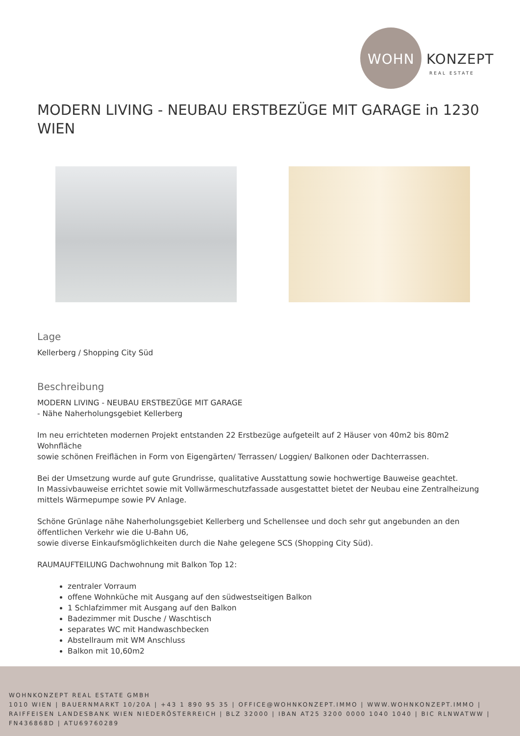WOHN KONZEPT
REAL ESTATE
MODERN LIVING - NEUBAU ERSTBEZÜGE MIT GARAGE in 1230 WIEN
Lage
Kellerberg / Shopping City Süd
Beschreibung
MODERN LIVING - NEUBAU ERSTBEZÜGE MIT GARAGE
- Nähe Naherholungsgebiet Kellerberg
Im neu errichteten modernen Projekt entstanden 22 Erstbezüge aufgeteilt auf 2 Häuser von 40m2 bis 80m2 Wohnfläche
sowie schönen Freiflächen in Form von Eigengärten/ Terrassen/ Loggien/ Balkonen oder Dachterrassen.
Bei der Umsetzung wurde auf gute Grundrisse, qualitative Ausstattung sowie hochwertige Bauweise geachtet.
In Massivbauweise errichtet sowie mit Vollwärmeschutzfassade ausgestattet bietet der Neubau eine Zentralheizung mittels Wärmepumpe sowie PV Anlage.
Schöne Grünlage nähe Naherholungsgebiet Kellerberg und Schellensee und doch sehr gut angebunden an den öffentlichen Verkehr wie die U-Bahn U6,
sowie diverse Einkaufsmöglichkeiten durch die Nahe gelegene SCS (Shopping City Süd).
RAUMAUFTEILUNG Dachwohnung mit Balkon Top 12:
zentraler Vorraum
offene Wohnküche mit Ausgang auf den südwestseitigen Balkon
1 Schlafzimmer mit Ausgang auf den Balkon
Badezimmer mit Dusche / Waschtisch
separates WC mit Handwaschbecken
Abstellraum mit WM Anschluss
Balkon mit 10,60m2
WOHNKONZEPT REAL ESTATE GMBH
1010 WIEN | BAUERNMARKT 10/20A | +43 1 890 95 35 | OFFICE@WOHNKONZEPT.IMMO | WWW.WOHNKONZEPT.IMMO | RAIFFEISEN LANDESBANK WIEN NIEDERÖSTERREICH | BLZ 32000 | IBAN AT25 3200 0000 1040 1040 | BIC RLNWATWW | FN436868D | ATU69760289